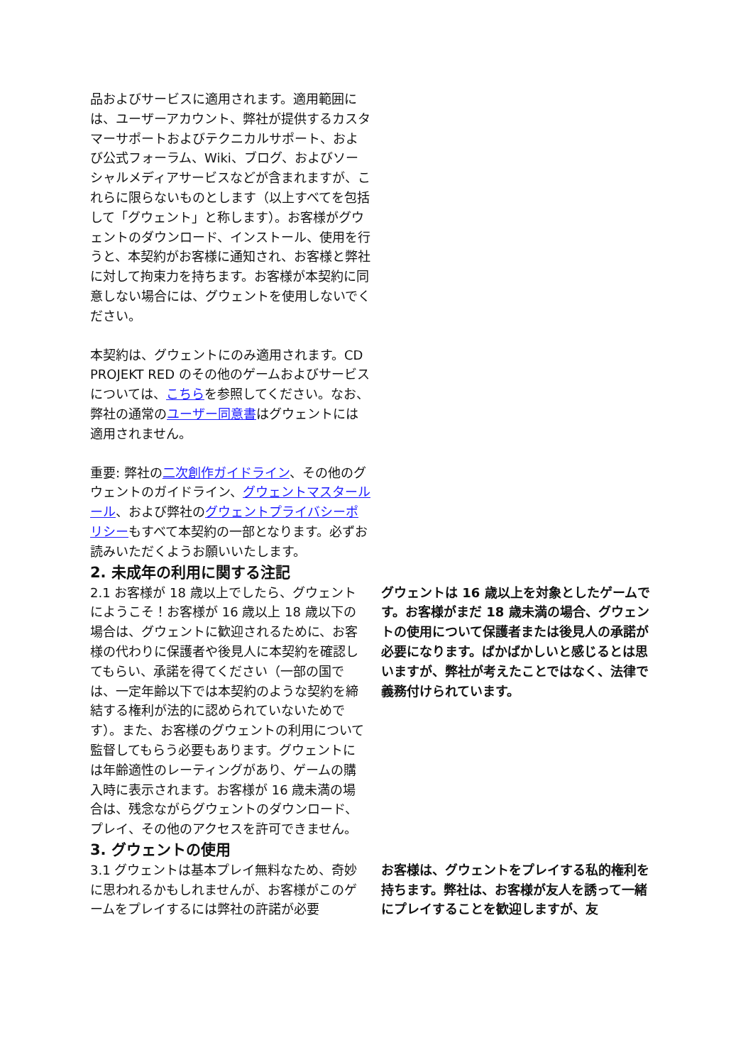品およびサービスに適用されます。適用範囲には、ユーザーアカウント、弊社が提供するカスタマーサポートおよびテクニカルサポート、および公式フォーラム、Wiki、ブログ、およびソーシャルメディアサービスなどが含まれますが、これらに限らないものとします（以上すべてを包括して「グウェント」と称します）。お客様がグウェントのダウンロード、インストール、使用を行うと、本契約がお客様に通知され、お客様と弊社に対して拘束力を持ちます。お客様が本契約に同意しない場合には、グウェントを使用しないでください。
本契約は、グウェントにのみ適用されます。CD PROJEKT RED のその他のゲームおよびサービスについては、こちらを参照してください。なお、弊社の通常のユーザー同意書はグウェントには適用されません。
重要: 弊社の二次創作ガイドライン、その他のグウェントのガイドライン、グウェントマスタールール、および弊社のグウェントプライバシーポリシーもすべて本契約の一部となります。必ずお読みいただくようお願いいたします。
2. 未成年の利用に関する注記
2.1 お客様が 18 歳以上でしたら、グウェントにようこそ！お客様が 16 歳以上 18 歳以下の場合は、グウェントに歓迎されるために、お客様の代わりに保護者や後見人に本契約を確認してもらい、承諾を得てください（一部の国では、一定年齢以下では本契約のような契約を締結する権利が法的に認められていないためです）。また、お客様のグウェントの利用について監督してもらう必要もあります。グウェントには年齢適性のレーティングがあり、ゲームの購入時に表示されます。お客様が 16 歳未満の場合は、残念ながらグウェントのダウンロード、プレイ、その他のアクセスを許可できません。
グウェントは 16 歳以上を対象としたゲームです。お客様がまだ 18 歳未満の場合、グウェントの使用について保護者または後見人の承諾が必要になります。ばかばかしいと感じるとは思いますが、弊社が考えたことではなく、法律で義務付けられています。
3. グウェントの使用
3.1 グウェントは基本プレイ無料なため、奇妙に思われるかもしれませんが、お客様がこのゲームをプレイするには弊社の許諾が必要
お客様は、グウェントをプレイする私的権利を持ちます。弊社は、お客様が友人を誘って一緒にプレイすることを歓迎しますが、友